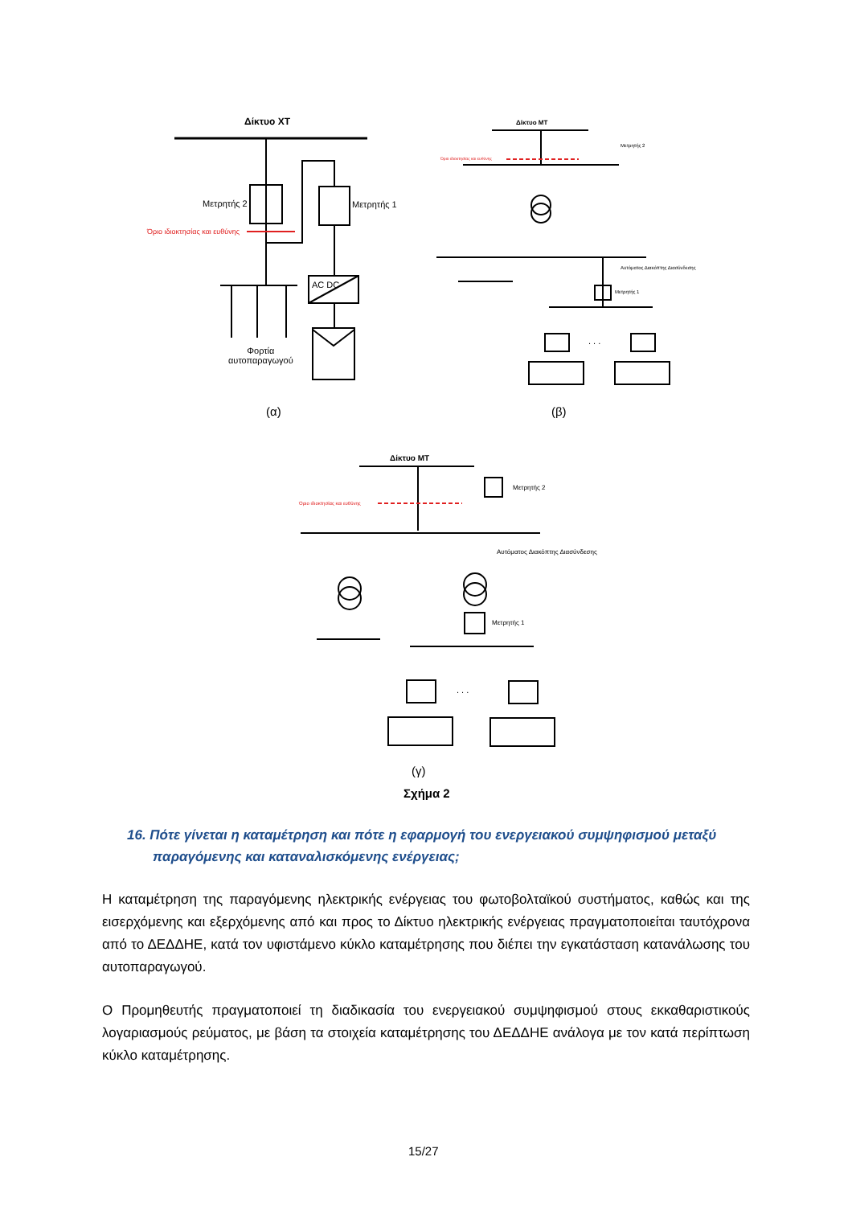Δίκτυο ΧΤ
Μετρητής 2 Μετρητής 1
Όριο ιδιοκτησίας και ευθύνης
AC DC
Φορτία
αυτοπαραγωγού
Δίκτυο ΜΤ
Μετρητής 2
Όριο ιδιοκτησίας και ευθύνης
Αυτόματος Διακόπτης Διασύνδεσης
Μετρητής 1
. . .
(α) (β)
Δίκτυο ΜΤ
Μετρητής 2
Όριο ιδιοκτησίας και ευθύνης
Αυτόματος Διακόπτης Διασύνδεσης
Μετρητής 1
. . .
(γ)
Σχήμα 2
16. Πότε γίνεται η καταμέτρηση και πότε η εφαρμογή του ενεργειακού συμψηφισμού μεταξύ παραγόμενης και καταναλισκόμενης ενέργειας;
Η καταμέτρηση της παραγόμενης ηλεκτρικής ενέργειας του φωτοβολταϊκού συστήματος, καθώς και της εισερχόμενης και εξερχόμενης από και προς το Δίκτυο ηλεκτρικής ενέργειας πραγματοποιείται ταυτόχρονα από το ΔΕΔΔΗΕ, κατά τον υφιστάμενο κύκλο καταμέτρησης που διέπει την εγκατάσταση κατανάλωσης του αυτοπαραγωγού.
Ο Προμηθευτής πραγματοποιεί τη διαδικασία του ενεργειακού συμψηφισμού στους εκκαθαριστικούς λογαριασμούς ρεύματος, με βάση τα στοιχεία καταμέτρησης του ΔΕΔΔΗΕ ανάλογα με τον κατά περίπτωση κύκλο καταμέτρησης.
15/27